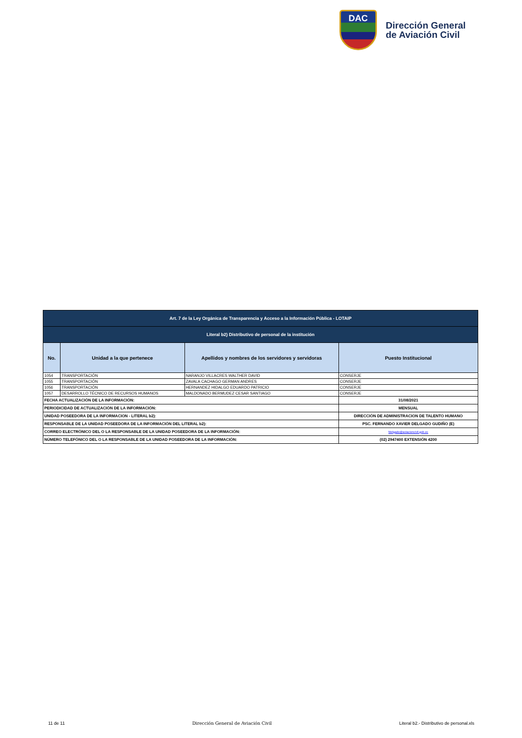DAC
Dirección General
de Aviación Civil
| Art. 7 de la Ley Orgánica de Transparencia y Acceso a la Información Pública - LOTAIP | | | |
| Literal b2) Distributivo de personal de la institución | | | |
| No. | Unidad a la que pertenece | Apellidos y nombres de los servidores y servidoras | Puesto Institucional |
| 1054 | TRANSPORTACIÓN | NARANJO VILLACRES WALTHER DAVID | CONSERJE |
| 1055 | TRANSPORTACIÓN | ZAVALA CACHAGO GERMAN ANDRES | CONSERJE |
| 1056 | TRANSPORTACIÓN | HERNANDEZ HIDALGO EDUARDO PATRICIO | CONSERJE |
| 1057 | DESARROLLO TÉCNICO DE RECURSOS HUMANOS | MALDONADO BERMUDEZ CESAR SANTIAGO | CONSERJE |
| FECHA ACTUALIZACIÓN DE LA INFORMACIÓN: | | | 31/08/2021 |
| PERIODICIDAD DE ACTUALIZACIÓN DE LA INFORMACIÓN: | | | MENSUAL |
| UNIDAD POSEEDORA DE LA INFORMACION - LITERAL b2): | | | DIRECCIÓN DE ADMINISTRACION DE TALENTO HUMANO |
| RESPONSABLE DE LA UNIDAD POSEEDORA DE LA INFORMACIÓN DEL LITERAL b2): | | | PSC. FERNANDO XAVIER DELGADO GUDIÑO (E) |
| CORREO ELECTRÓNICO DEL O LA RESPONSABLE DE LA UNIDAD POSEEDORA DE LA INFORMACIÓN: | | | fdelgado@aviacioncivil.gob.ec |
| NÚMERO TELEFÓNICO DEL O LA RESPONSABLE DE LA UNIDAD POSEEDORA DE LA INFORMACIÓN: | | | (02) 2947400 EXTENSIÓN 4200 |
11 de 11 Dirección General de Aviación Civil Literal b2.- Distributivo de personal.xls